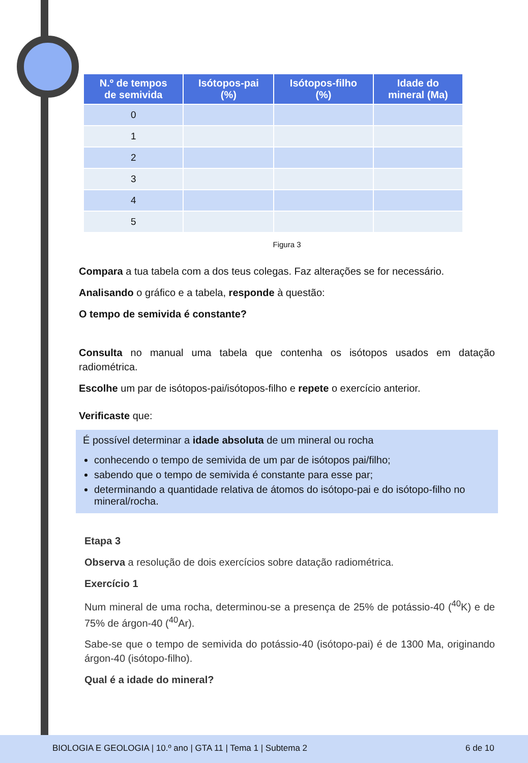| N.º de tempos de semivida | Isótopos-pai (%) | Isótopos-filho (%) | Idade do mineral (Ma) |
| --- | --- | --- | --- |
| 0 | | | |
| 1 | | | |
| 2 | | | |
| 3 | | | |
| 4 | | | |
| 5 | | | |
Figura 3
Compara a tua tabela com a dos teus colegas. Faz alterações se for necessário.
Analisando o gráfico e a tabela, responde à questão:
O tempo de semivida é constante?
Consulta no manual uma tabela que contenha os isótopos usados em datação radiométrica.
Escolhe um par de isótopos-pai/isótopos-filho e repete o exercício anterior.
Verificaste que:
É possível determinar a idade absoluta de um mineral ou rocha
conhecendo o tempo de semivida de um par de isótopos pai/filho;
sabendo que o tempo de semivida é constante para esse par;
determinando a quantidade relativa de átomos do isótopo-pai e do isótopo-filho no mineral/rocha.
Etapa 3
Observa a resolução de dois exercícios sobre datação radiométrica.
Exercício 1
Num mineral de uma rocha, determinou-se a presença de 25% de potássio-40 (<sup>40</sup>K) e de 75% de árgon-40 (<sup>40</sup>Ar).
Sabe-se que o tempo de semivida do potássio-40 (isótopo-pai) é de 1300 Ma, originando árgon-40 (isótopo-filho).
Qual é a idade do mineral?
BIOLOGIA E GEOLOGIA | 10.º ano | GTA 11 | Tema 1 | Subtema 2 6 de 10